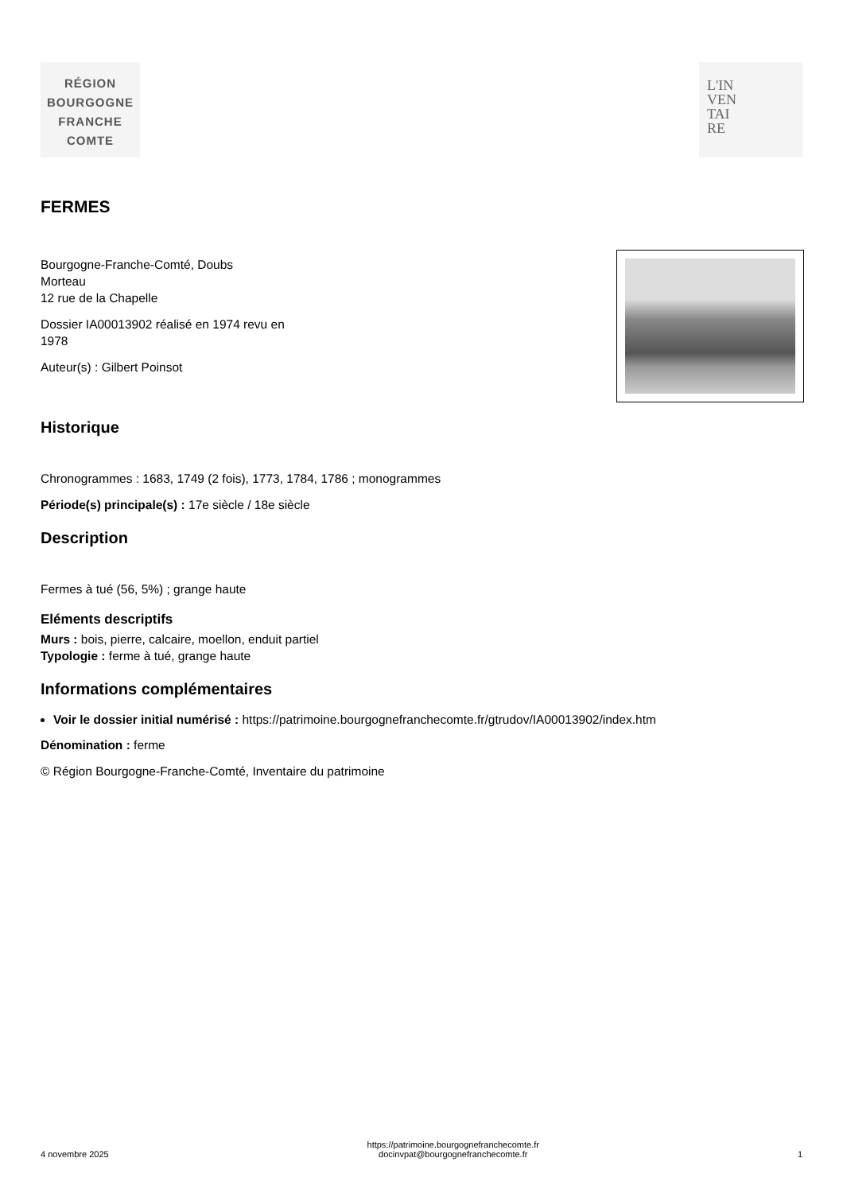RÉGION
BOURGOGNE
FRANCHE
COMTE
L'IN
VEN
TAI
RE
FERMES
Bourgogne-Franche-Comté, Doubs
Morteau
12 rue de la Chapelle
Dossier IA00013902 réalisé en 1974 revu en
1978
Auteur(s) : Gilbert Poinsot
Historique
Chronogrammes : 1683, 1749 (2 fois), 1773, 1784, 1786 ; monogrammes
Période(s) principale(s) : 17e siècle / 18e siècle
Description
Fermes à tué (56, 5%) ; grange haute
Eléments descriptifs
Murs : bois, pierre, calcaire, moellon, enduit partiel
Typologie : ferme à tué, grange haute
Informations complémentaires
Voir le dossier initial numérisé : https://patrimoine.bourgognefranchecomte.fr/gtrudov/IA00013902/index.htm
Dénomination : ferme
© Région Bourgogne-Franche-Comté, Inventaire du patrimoine
4 novembre 2025 https://patrimoine.bourgognefranchecomte.fr
docinvpat@bourgognefranchecomte.fr 1